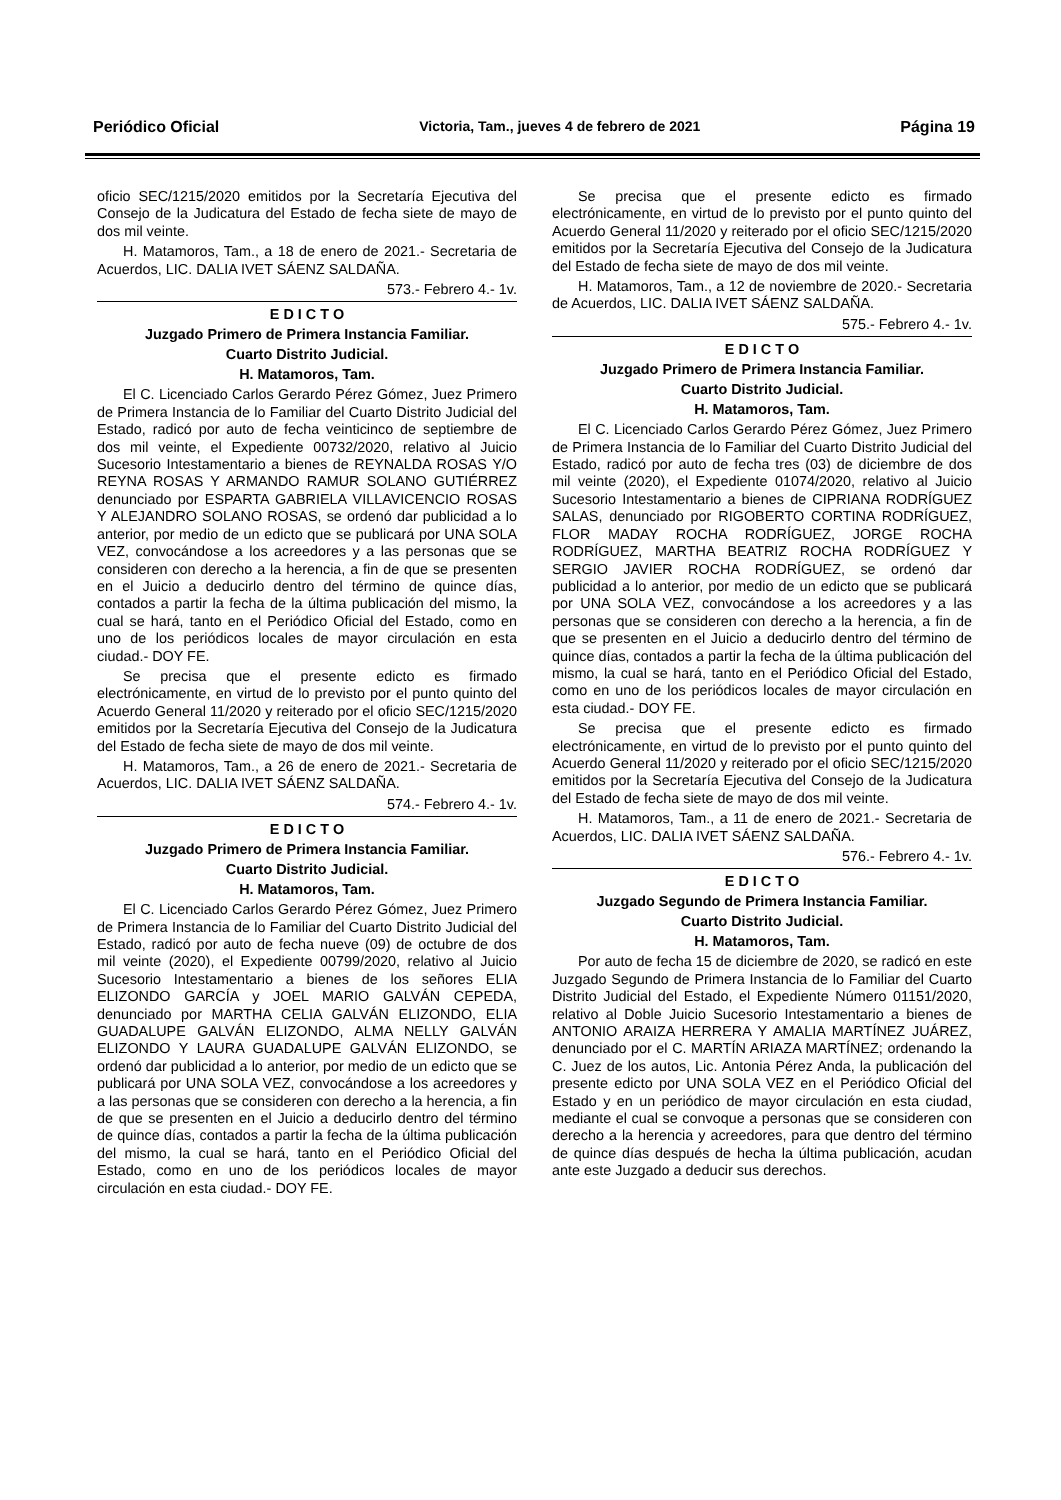Periódico Oficial Victoria, Tam., jueves 4 de febrero de 2021 Página 19
oficio SEC/1215/2020 emitidos por la Secretaría Ejecutiva del Consejo de la Judicatura del Estado de fecha siete de mayo de dos mil veinte.
H. Matamoros, Tam., a 18 de enero de 2021.- Secretaria de Acuerdos, LIC. DALIA IVET SÁENZ SALDAÑA.
573.- Febrero 4.- 1v.
E D I C T O
Juzgado Primero de Primera Instancia Familiar.
Cuarto Distrito Judicial.
H. Matamoros, Tam.
El C. Licenciado Carlos Gerardo Pérez Gómez, Juez Primero de Primera Instancia de lo Familiar del Cuarto Distrito Judicial del Estado, radicó por auto de fecha veinticinco de septiembre de dos mil veinte, el Expediente 00732/2020, relativo al Juicio Sucesorio Intestamentario a bienes de REYNALDA ROSAS Y/O REYNA ROSAS Y ARMANDO RAMUR SOLANO GUTIÉRREZ denunciado por ESPARTA GABRIELA VILLAVICENCIO ROSAS Y ALEJANDRO SOLANO ROSAS, se ordenó dar publicidad a lo anterior, por medio de un edicto que se publicará por UNA SOLA VEZ, convocándose a los acreedores y a las personas que se consideren con derecho a la herencia, a fin de que se presenten en el Juicio a deducirlo dentro del término de quince días, contados a partir la fecha de la última publicación del mismo, la cual se hará, tanto en el Periódico Oficial del Estado, como en uno de los periódicos locales de mayor circulación en esta ciudad.- DOY FE.
Se precisa que el presente edicto es firmado electrónicamente, en virtud de lo previsto por el punto quinto del Acuerdo General 11/2020 y reiterado por el oficio SEC/1215/2020 emitidos por la Secretaría Ejecutiva del Consejo de la Judicatura del Estado de fecha siete de mayo de dos mil veinte.
H. Matamoros, Tam., a 26 de enero de 2021.- Secretaria de Acuerdos, LIC. DALIA IVET SÁENZ SALDAÑA.
574.- Febrero 4.- 1v.
E D I C T O
Juzgado Primero de Primera Instancia Familiar.
Cuarto Distrito Judicial.
H. Matamoros, Tam.
El C. Licenciado Carlos Gerardo Pérez Gómez, Juez Primero de Primera Instancia de lo Familiar del Cuarto Distrito Judicial del Estado, radicó por auto de fecha nueve (09) de octubre de dos mil veinte (2020), el Expediente 00799/2020, relativo al Juicio Sucesorio Intestamentario a bienes de los señores ELIA ELIZONDO GARCÍA y JOEL MARIO GALVÁN CEPEDA, denunciado por MARTHA CELIA GALVÁN ELIZONDO, ELIA GUADALUPE GALVÁN ELIZONDO, ALMA NELLY GALVÁN ELIZONDO Y LAURA GUADALUPE GALVÁN ELIZONDO, se ordenó dar publicidad a lo anterior, por medio de un edicto que se publicará por UNA SOLA VEZ, convocándose a los acreedores y a las personas que se consideren con derecho a la herencia, a fin de que se presenten en el Juicio a deducirlo dentro del término de quince días, contados a partir la fecha de la última publicación del mismo, la cual se hará, tanto en el Periódico Oficial del Estado, como en uno de los periódicos locales de mayor circulación en esta ciudad.- DOY FE.
Se precisa que el presente edicto es firmado electrónicamente, en virtud de lo previsto por el punto quinto del Acuerdo General 11/2020 y reiterado por el oficio SEC/1215/2020 emitidos por la Secretaría Ejecutiva del Consejo de la Judicatura del Estado de fecha siete de mayo de dos mil veinte.
H. Matamoros, Tam., a 12 de noviembre de 2020.- Secretaria de Acuerdos, LIC. DALIA IVET SÁENZ SALDAÑA.
575.- Febrero 4.- 1v.
E D I C T O
Juzgado Primero de Primera Instancia Familiar.
Cuarto Distrito Judicial.
H. Matamoros, Tam.
El C. Licenciado Carlos Gerardo Pérez Gómez, Juez Primero de Primera Instancia de lo Familiar del Cuarto Distrito Judicial del Estado, radicó por auto de fecha tres (03) de diciembre de dos mil veinte (2020), el Expediente 01074/2020, relativo al Juicio Sucesorio Intestamentario a bienes de CIPRIANA RODRÍGUEZ SALAS, denunciado por RIGOBERTO CORTINA RODRÍGUEZ, FLOR MADAY ROCHA RODRÍGUEZ, JORGE ROCHA RODRÍGUEZ, MARTHA BEATRIZ ROCHA RODRÍGUEZ Y SERGIO JAVIER ROCHA RODRÍGUEZ, se ordenó dar publicidad a lo anterior, por medio de un edicto que se publicará por UNA SOLA VEZ, convocándose a los acreedores y a las personas que se consideren con derecho a la herencia, a fin de que se presenten en el Juicio a deducirlo dentro del término de quince días, contados a partir la fecha de la última publicación del mismo, la cual se hará, tanto en el Periódico Oficial del Estado, como en uno de los periódicos locales de mayor circulación en esta ciudad.- DOY FE.
Se precisa que el presente edicto es firmado electrónicamente, en virtud de lo previsto por el punto quinto del Acuerdo General 11/2020 y reiterado por el oficio SEC/1215/2020 emitidos por la Secretaría Ejecutiva del Consejo de la Judicatura del Estado de fecha siete de mayo de dos mil veinte.
H. Matamoros, Tam., a 11 de enero de 2021.- Secretaria de Acuerdos, LIC. DALIA IVET SÁENZ SALDAÑA.
576.- Febrero 4.- 1v.
E D I C T O
Juzgado Segundo de Primera Instancia Familiar.
Cuarto Distrito Judicial.
H. Matamoros, Tam.
Por auto de fecha 15 de diciembre de 2020, se radicó en este Juzgado Segundo de Primera Instancia de lo Familiar del Cuarto Distrito Judicial del Estado, el Expediente Número 01151/2020, relativo al Doble Juicio Sucesorio Intestamentario a bienes de ANTONIO ARAIZA HERRERA Y AMALIA MARTÍNEZ JUÁREZ, denunciado por el C. MARTÍN ARIAZA MARTÍNEZ; ordenando la C. Juez de los autos, Lic. Antonia Pérez Anda, la publicación del presente edicto por UNA SOLA VEZ en el Periódico Oficial del Estado y en un periódico de mayor circulación en esta ciudad, mediante el cual se convoque a personas que se consideren con derecho a la herencia y acreedores, para que dentro del término de quince días después de hecha la última publicación, acudan ante este Juzgado a deducir sus derechos.